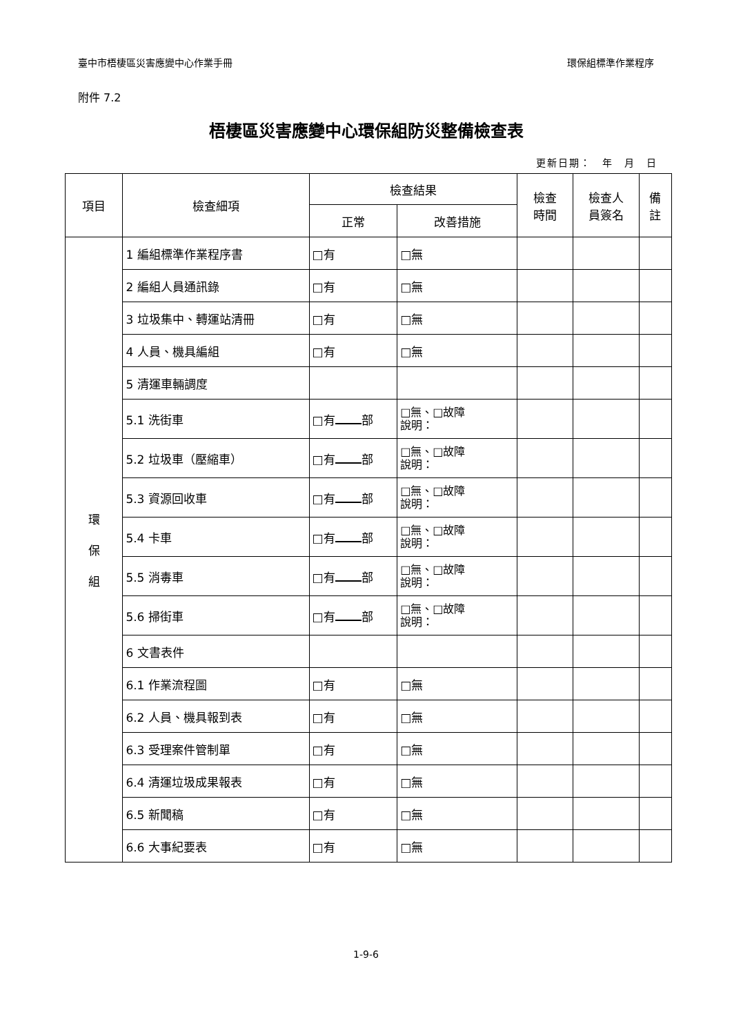臺中市梧棲區災害應變中心作業手冊 環保組標準作業程序
附件 7.2
梧棲區災害應變中心環保組防災整備檢查表
更新日期：　年　月　日
| 項目 | 檢查細項 | 檢查結果 | | 檢查 時間 | 檢查人 員簽名 | 備 註 |
| --- | --- | --- | --- | --- | --- | --- |
| | | 正常 | 改善措施 | | | |
| 環 保 組 | 1 編組標準作業程序書 | □有 | □無 | | | |
| | 2 編組人員通訊錄 | □有 | □無 | | | |
| | 3 垃圾集中、轉運站清冊 | □有 | □無 | | | |
| | 4 人員、機具編組 | □有 | □無 | | | |
| | 5 清運車輛調度 | | | | | |
| | 5.1 洗街車 | □有 部 | □無、□故障 說明： | | | |
| | 5.2 垃圾車（壓縮車） | □有 部 | □無、□故障 說明： | | | |
| | 5.3 資源回收車 | □有 部 | □無、□故障 說明： | | | |
| | 5.4 卡車 | □有 部 | □無、□故障 說明： | | | |
| | 5.5 消毒車 | □有 部 | □無、□故障 說明： | | | |
| | 5.6 掃街車 | □有 部 | □無、□故障 說明： | | | |
| | 6 文書表件 | | | | | |
| | 6.1 作業流程圖 | □有 | □無 | | | |
| | 6.2 人員、機具報到表 | □有 | □無 | | | |
| | 6.3 受理案件管制單 | □有 | □無 | | | |
| | 6.4 清運垃圾成果報表 | □有 | □無 | | | |
| | 6.5 新聞稿 | □有 | □無 | | | |
| | 6.6 大事紀要表 | □有 | □無 | | | |
1-9-6